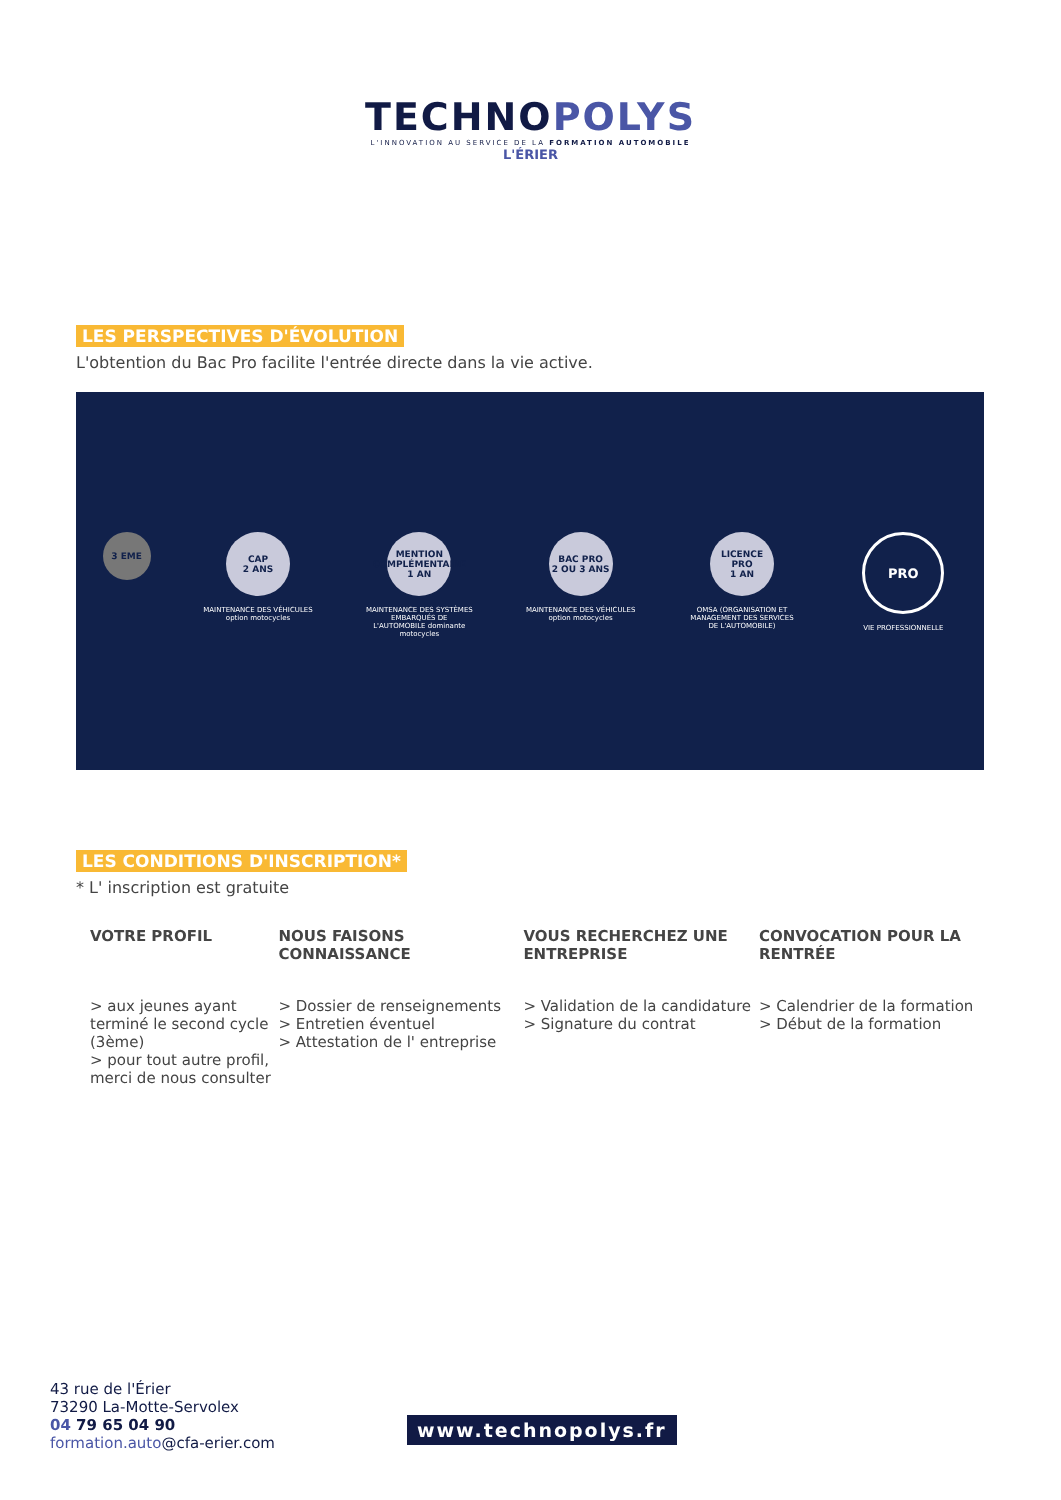TECHNOPOLYS
L'INNOVATION AU SERVICE DE LA FORMATION AUTOMOBILE
L'ÉRIER
LES PERSPECTIVES D'ÉVOLUTION
L'obtention du Bac Pro facilite l'entrée directe dans la vie active.
3 EME
CAP
2 ANS
MAINTENANCE DES VÉHICULES option motocycles
MENTION COMPLÉMENTAIRE
1 AN
MAINTENANCE DES SYSTÈMES EMBARQUÉS DE L'AUTOMOBILE dominante motocycles
BAC PRO
2 OU 3 ANS
MAINTENANCE DES VÉHICULES option motocycles
LICENCE PRO
1 AN
OMSA (ORGANISATION ET MANAGEMENT DES SERVICES DE L'AUTOMOBILE)
PRO
VIE PROFESSIONNELLE
LES CONDITIONS D'INSCRIPTION*
* L' inscription est gratuite
VOTRE PROFIL
> aux jeunes ayant terminé le second cycle (3ème)
> pour tout autre profil, merci de nous consulter
NOUS FAISONS CONNAISSANCE
> Dossier de renseignements
> Entretien éventuel
> Attestation de l' entreprise
VOUS RECHERCHEZ UNE ENTREPRISE
> Validation de la candidature
> Signature du contrat
CONVOCATION POUR LA RENTRÉE
> Calendrier de la formation
> Début de la formation
43 rue de l'Érier
73290 La-Motte-Servolex
04 79 65 04 90
formation.auto@cfa-erier.com
www.technopolys.fr